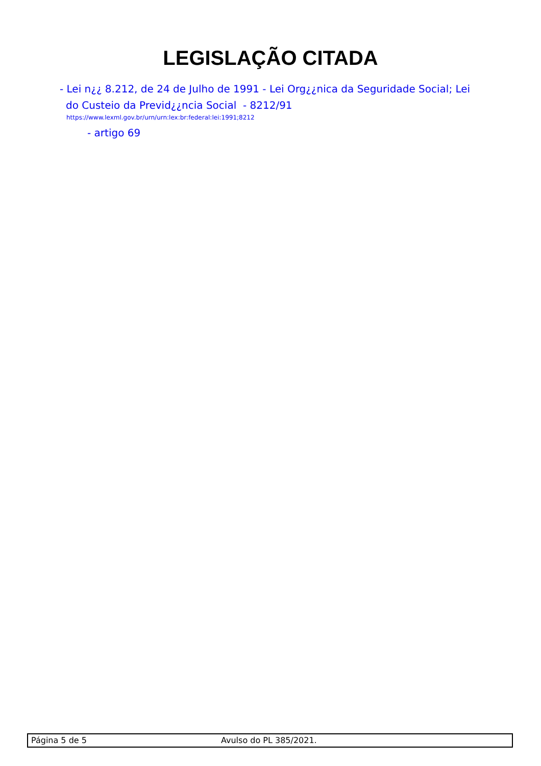LEGISLAÇÃO CITADA
- Lei n¿¿ 8.212, de 24 de Julho de 1991 - Lei Org¿¿nica da Seguridade Social; Lei do Custeio da Previd¿¿ncia Social - 8212/91
https://www.lexml.gov.br/urn/urn:lex:br:federal:lei:1991;8212
- artigo 69
Página 5 de 5 Avulso do PL 385/2021.